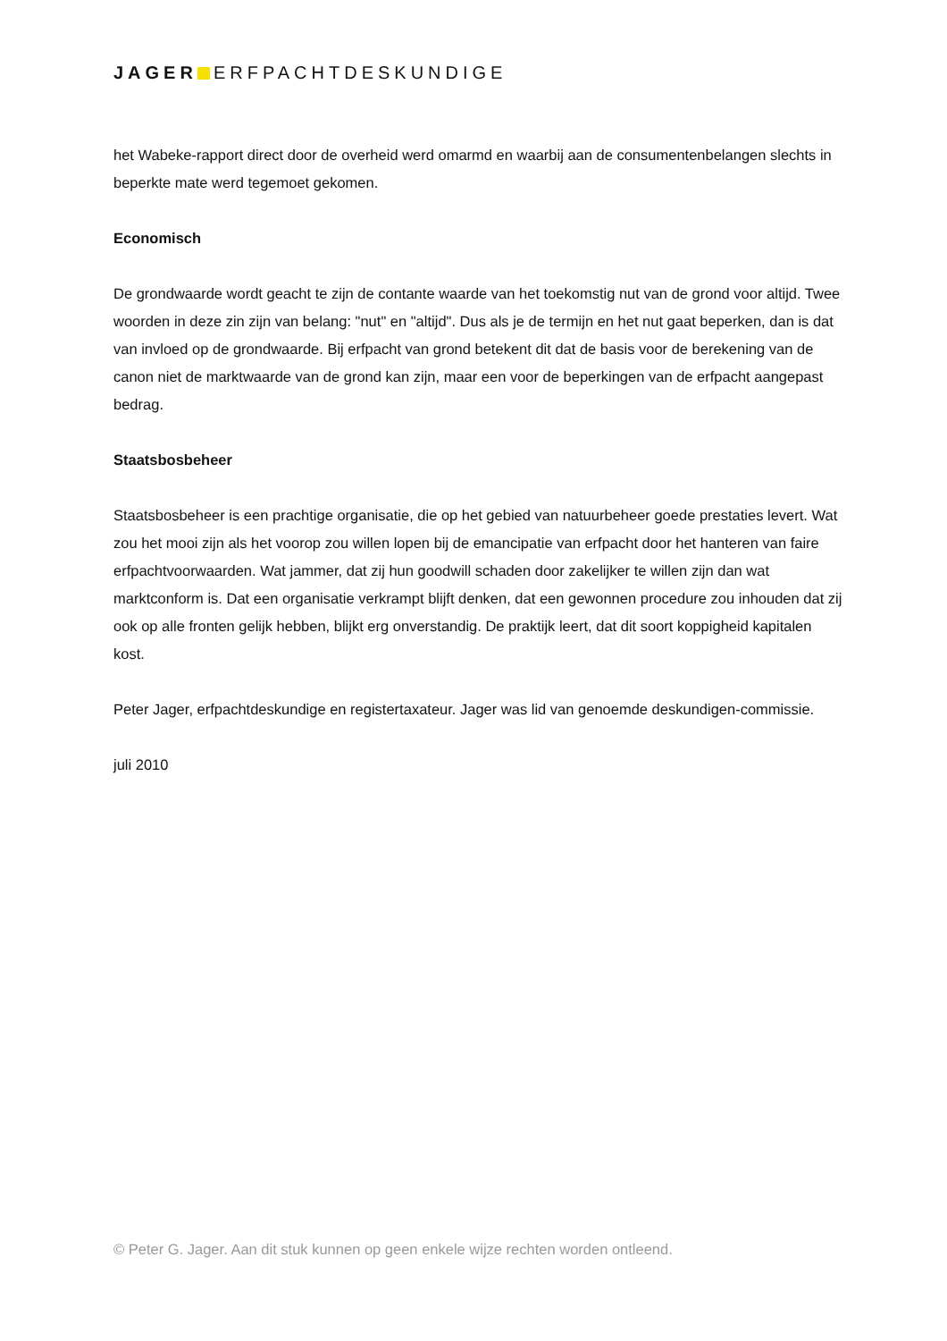JAGER ERFPACHTDESKUNDIGE
het Wabeke-rapport direct door de overheid werd omarmd en waarbij aan de consumentenbelangen slechts in beperkte mate werd tegemoet gekomen.
Economisch
De grondwaarde wordt geacht te zijn de contante waarde van het toekomstig nut van de grond voor altijd. Twee woorden in deze zin zijn van belang: "nut" en "altijd". Dus als je de termijn en het nut gaat beperken, dan is dat van invloed op de grondwaarde. Bij erfpacht van grond betekent dit dat de basis voor de berekening van de canon niet de marktwaarde van de grond kan zijn, maar een voor de beperkingen van de erfpacht aangepast bedrag.
Staatsbosbeheer
Staatsbosbeheer is een prachtige organisatie, die op het gebied van natuurbeheer goede prestaties levert. Wat zou het mooi zijn als het voorop zou willen lopen bij de emancipatie van erfpacht door het hanteren van faire erfpachtvoorwaarden. Wat jammer, dat zij hun goodwill schaden door zakelijker te willen zijn dan wat marktconform is. Dat een organisatie verkrampt blijft denken, dat een gewonnen procedure zou inhouden dat zij ook op alle fronten gelijk hebben, blijkt erg onverstandig. De praktijk leert, dat dit soort koppigheid kapitalen kost.
Peter Jager, erfpachtdeskundige en registertaxateur. Jager was lid van genoemde deskundigen-commissie.
juli 2010
© Peter G. Jager. Aan dit stuk kunnen op geen enkele wijze rechten worden ontleend.